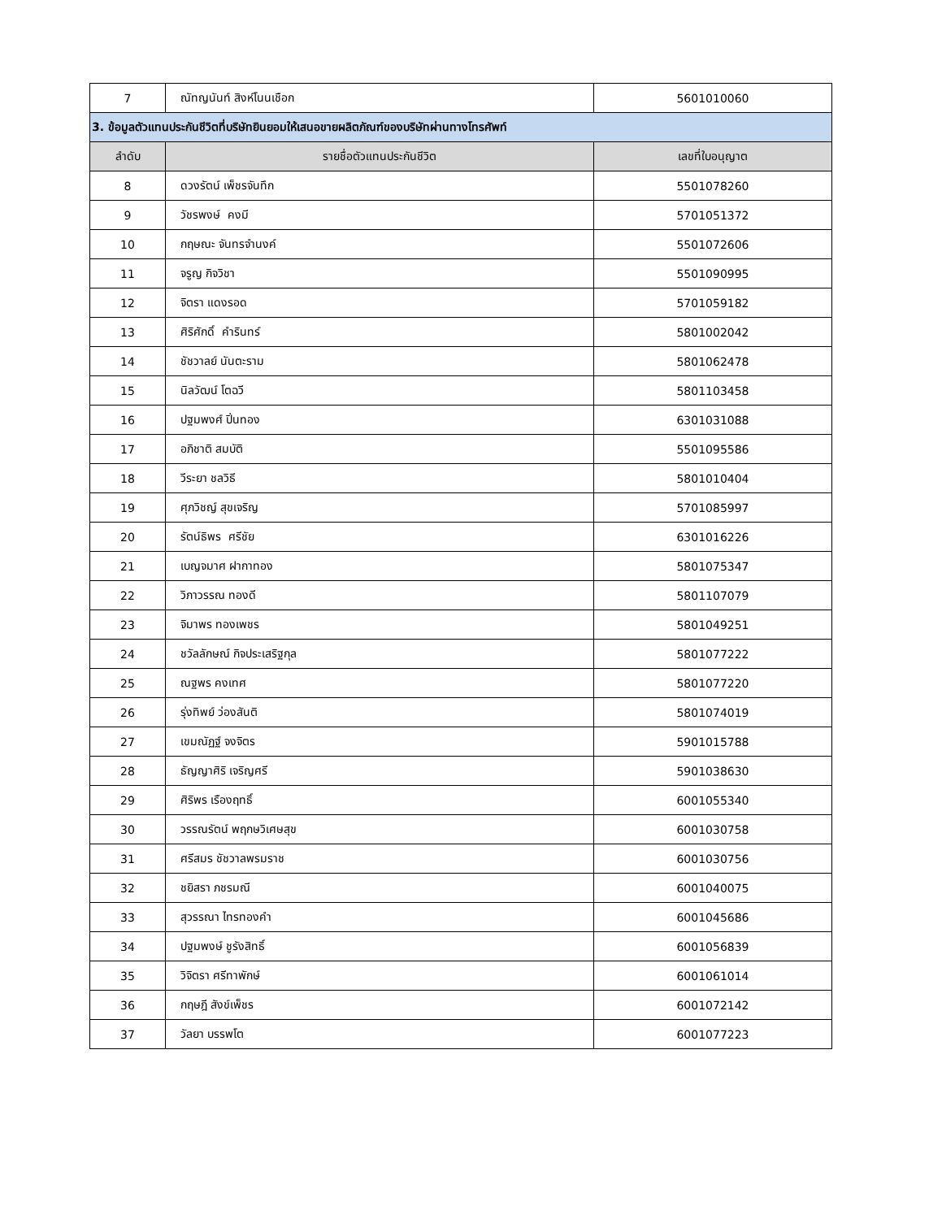| 7 | ณัทญนันท์ สิงห์โนนเชือก | 5601010060 |
| 3. ข้อมูลตัวแทนประกันชีวิตที่บริษัทยินยอมให้เสนอขายผลิตภัณฑ์ของบริษัทผ่านทางโทรศัพท์ | | |
| ลำดับ | รายชื่อตัวแทนประกันชีวิต | เลขที่ใบอนุญาต |
| 8 | ดวงรัตน์ เพ็ชรจันทึก | 5501078260 |
| 9 | วัชรพงษ์ คงมี | 5701051372 |
| 10 | กฤษณะ จันทรจำนงค์ | 5501072606 |
| 11 | จรูญ กิจวิชา | 5501090995 |
| 12 | จิตรา แดงรอด | 5701059182 |
| 13 | ศิริศักดิ์ คำรินทร์ | 5801002042 |
| 14 | ชัชวาลย์ นันตะราม | 5801062478 |
| 15 | นิลวัฒน์ โตฉวี | 5801103458 |
| 16 | ปฐมพงศ์ ปิ่นทอง | 6301031088 |
| 17 | อภิชาติ สมบัติ | 5501095586 |
| 18 | วีระยา ชลวิธี | 5801010404 |
| 19 | ศุภวิชญ์ สุขเจริญ | 5701085997 |
| 20 | รัตน์ธิพร ศรีชัย | 6301016226 |
| 21 | เบญจมาศ ฝากาทอง | 5801075347 |
| 22 | วิภาวรรณ ทองดี | 5801107079 |
| 23 | จิมาพร ทองเพชร | 5801049251 |
| 24 | ชวัลลักษณ์ กิจประเสริฐกุล | 5801077222 |
| 25 | ณฐพร คงเทศ | 5801077220 |
| 26 | รุ่งทิพย์ ว่องสันติ | 5801074019 |
| 27 | เขมณัฏฐ์ จงจิตร | 5901015788 |
| 28 | ธัญญาศิริ เจริญศรี | 5901038630 |
| 29 | ศิริพร เรืองฤทธิ์ | 6001055340 |
| 30 | วรรณรัตน์ พฤกษวิเศษสุข | 6001030758 |
| 31 | ศรีสมร ชัชวาลพรมราช | 6001030756 |
| 32 | ชยิสรา ภชรมณี | 6001040075 |
| 33 | สุวรรณา ไทรทองคำ | 6001045686 |
| 34 | ปฐมพงษ์ ชูรังสิทธิ์ | 6001056839 |
| 35 | วิจิตรา ศรีทาพักษ์ | 6001061014 |
| 36 | กฤษฎี สังข์เพ็ชร | 6001072142 |
| 37 | วัลยา บรรพโต | 6001077223 |